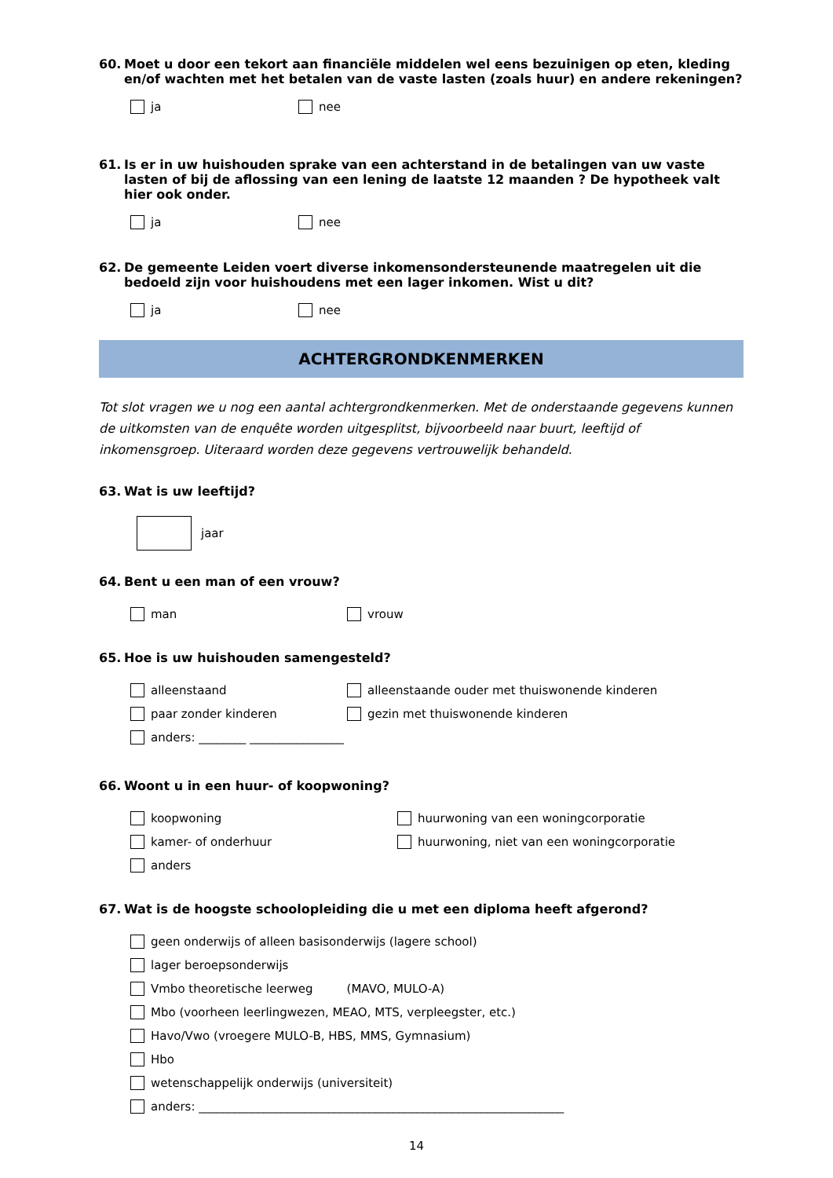60. Moet u door een tekort aan financiële middelen wel eens bezuinigen op eten, kleding en/of wachten met het betalen van de vaste lasten (zoals huur) en andere rekeningen?
ja nee
61. Is er in uw huishouden sprake van een achterstand in de betalingen van uw vaste lasten of bij de aflossing van een lening de laatste 12 maanden ? De hypotheek valt hier ook onder.
ja nee
62. De gemeente Leiden voert diverse inkomensondersteunende maatregelen uit die bedoeld zijn voor huishoudens met een lager inkomen. Wist u dit?
ja nee
ACHTERGRONDKENMERKEN
Tot slot vragen we u nog een aantal achtergrondkenmerken. Met de onderstaande gegevens kunnen de uitkomsten van de enquête worden uitgesplitst, bijvoorbeeld naar buurt, leeftijd of inkomensgroep. Uiteraard worden deze gegevens vertrouwelijk behandeld.
63. Wat is uw leeftijd?
jaar
64. Bent u een man of een vrouw?
man vrouw
65. Hoe is uw huishouden samengesteld?
alleenstaand alleenstaande ouder met thuiswonende kinderen
paar zonder kinderen gezin met thuiswonende kinderen
anders: ________ ________________
66. Woont u in een huur- of koopwoning?
koopwoning huurwoning van een woningcorporatie
kamer- of onderhuur huurwoning, niet van een woningcorporatie
anders
67. Wat is de hoogste schoolopleiding die u met een diploma heeft afgerond?
geen onderwijs of alleen basisonderwijs (lagere school)
lager beroepsonderwijs
Vmbo theoretische leerweg (MAVO, MULO-A)
Mbo (voorheen leerlingwezen, MEAO, MTS, verpleegster, etc.)
Havo/Vwo (vroegere MULO-B, HBS, MMS, Gymnasium)
Hbo
wetenschappelijk onderwijs (universiteit)
anders: ______________________________________________________________
14